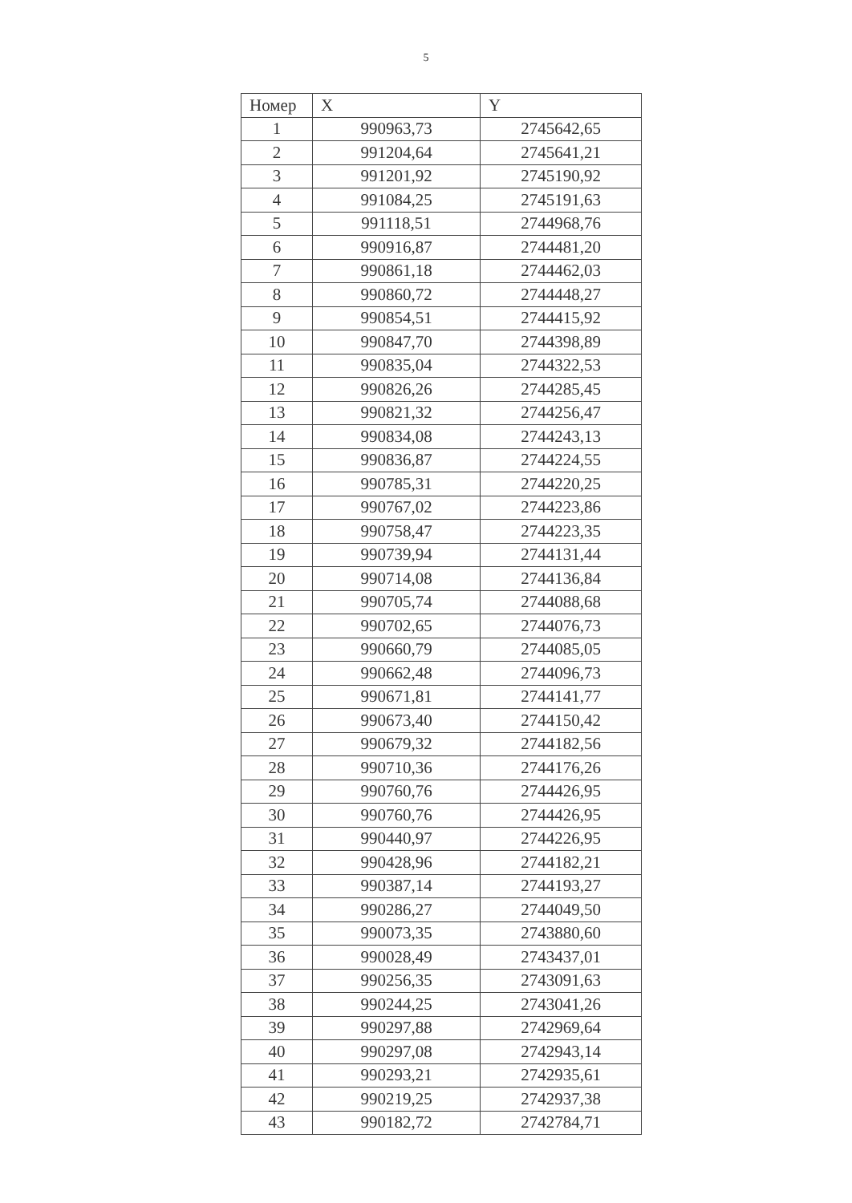5
| Номер | X | Y |
| --- | --- | --- |
| 1 | 990963,73 | 2745642,65 |
| 2 | 991204,64 | 2745641,21 |
| 3 | 991201,92 | 2745190,92 |
| 4 | 991084,25 | 2745191,63 |
| 5 | 991118,51 | 2744968,76 |
| 6 | 990916,87 | 2744481,20 |
| 7 | 990861,18 | 2744462,03 |
| 8 | 990860,72 | 2744448,27 |
| 9 | 990854,51 | 2744415,92 |
| 10 | 990847,70 | 2744398,89 |
| 11 | 990835,04 | 2744322,53 |
| 12 | 990826,26 | 2744285,45 |
| 13 | 990821,32 | 2744256,47 |
| 14 | 990834,08 | 2744243,13 |
| 15 | 990836,87 | 2744224,55 |
| 16 | 990785,31 | 2744220,25 |
| 17 | 990767,02 | 2744223,86 |
| 18 | 990758,47 | 2744223,35 |
| 19 | 990739,94 | 2744131,44 |
| 20 | 990714,08 | 2744136,84 |
| 21 | 990705,74 | 2744088,68 |
| 22 | 990702,65 | 2744076,73 |
| 23 | 990660,79 | 2744085,05 |
| 24 | 990662,48 | 2744096,73 |
| 25 | 990671,81 | 2744141,77 |
| 26 | 990673,40 | 2744150,42 |
| 27 | 990679,32 | 2744182,56 |
| 28 | 990710,36 | 2744176,26 |
| 29 | 990760,76 | 2744426,95 |
| 30 | 990760,76 | 2744426,95 |
| 31 | 990440,97 | 2744226,95 |
| 32 | 990428,96 | 2744182,21 |
| 33 | 990387,14 | 2744193,27 |
| 34 | 990286,27 | 2744049,50 |
| 35 | 990073,35 | 2743880,60 |
| 36 | 990028,49 | 2743437,01 |
| 37 | 990256,35 | 2743091,63 |
| 38 | 990244,25 | 2743041,26 |
| 39 | 990297,88 | 2742969,64 |
| 40 | 990297,08 | 2742943,14 |
| 41 | 990293,21 | 2742935,61 |
| 42 | 990219,25 | 2742937,38 |
| 43 | 990182,72 | 2742784,71 |